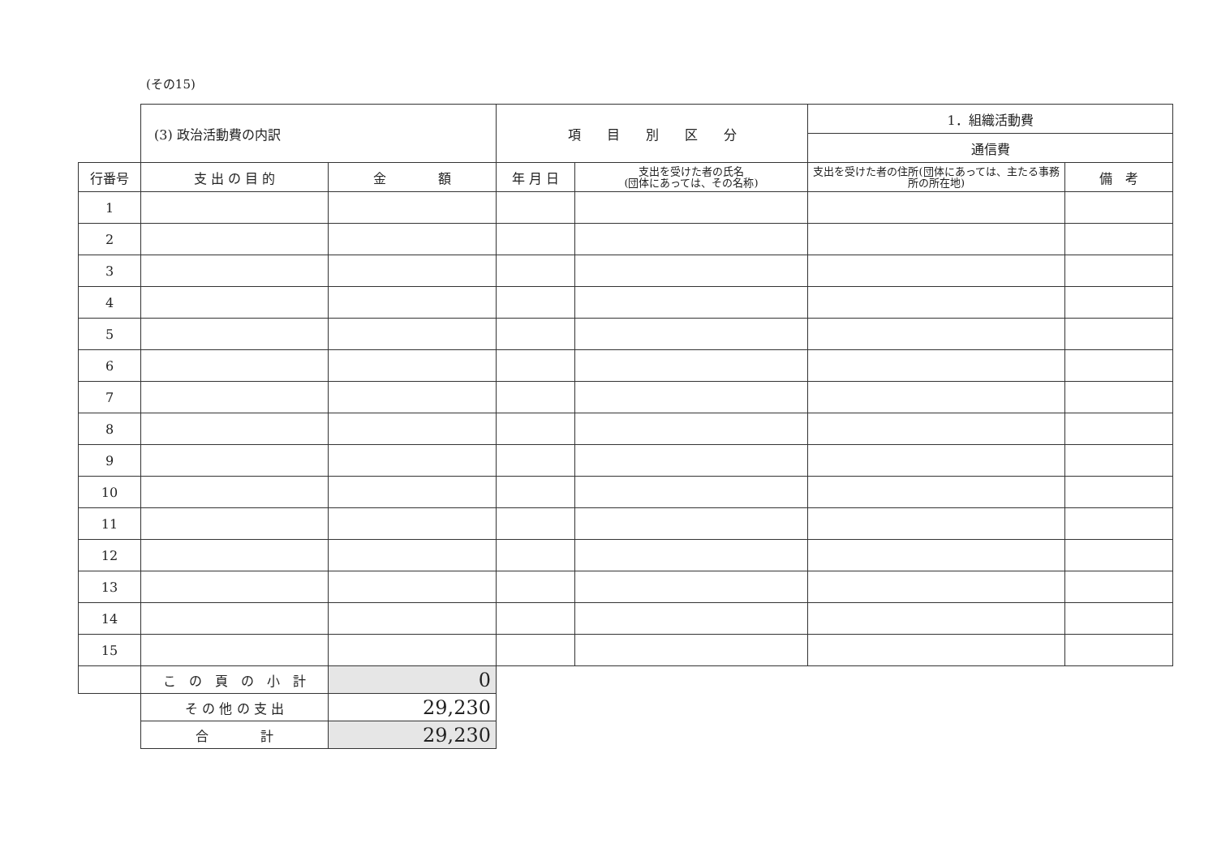(その15)
| | (3) 政治活動費の内訳 | | 項 目 別 区 分 | | 1．組織活動費 | |
| | | | | | 通信費 | |
| 行番号 | 支 出 の 目 的 | 金 額 | 年 月 日 | 支出を受けた者の氏名 (団体にあっては、その名称) | 支出を受けた者の住所(団体にあっては、主たる事務所の所在地) | 備 考 |
| 1 | | | | | | |
| 2 | | | | | | |
| 3 | | | | | | |
| 4 | | | | | | |
| 5 | | | | | | |
| 6 | | | | | | |
| 7 | | | | | | |
| 8 | | | | | | |
| 9 | | | | | | |
| 10 | | | | | | |
| 11 | | | | | | |
| 12 | | | | | | |
| 13 | | | | | | |
| 14 | | | | | | |
| 15 | | | | | | |
| | こ の 頁 の 小 計 | 0 | | | | |
| | そ の 他 の 支 出 | 29,230 | | | | |
| | 合 計 | 29,230 | | | | |